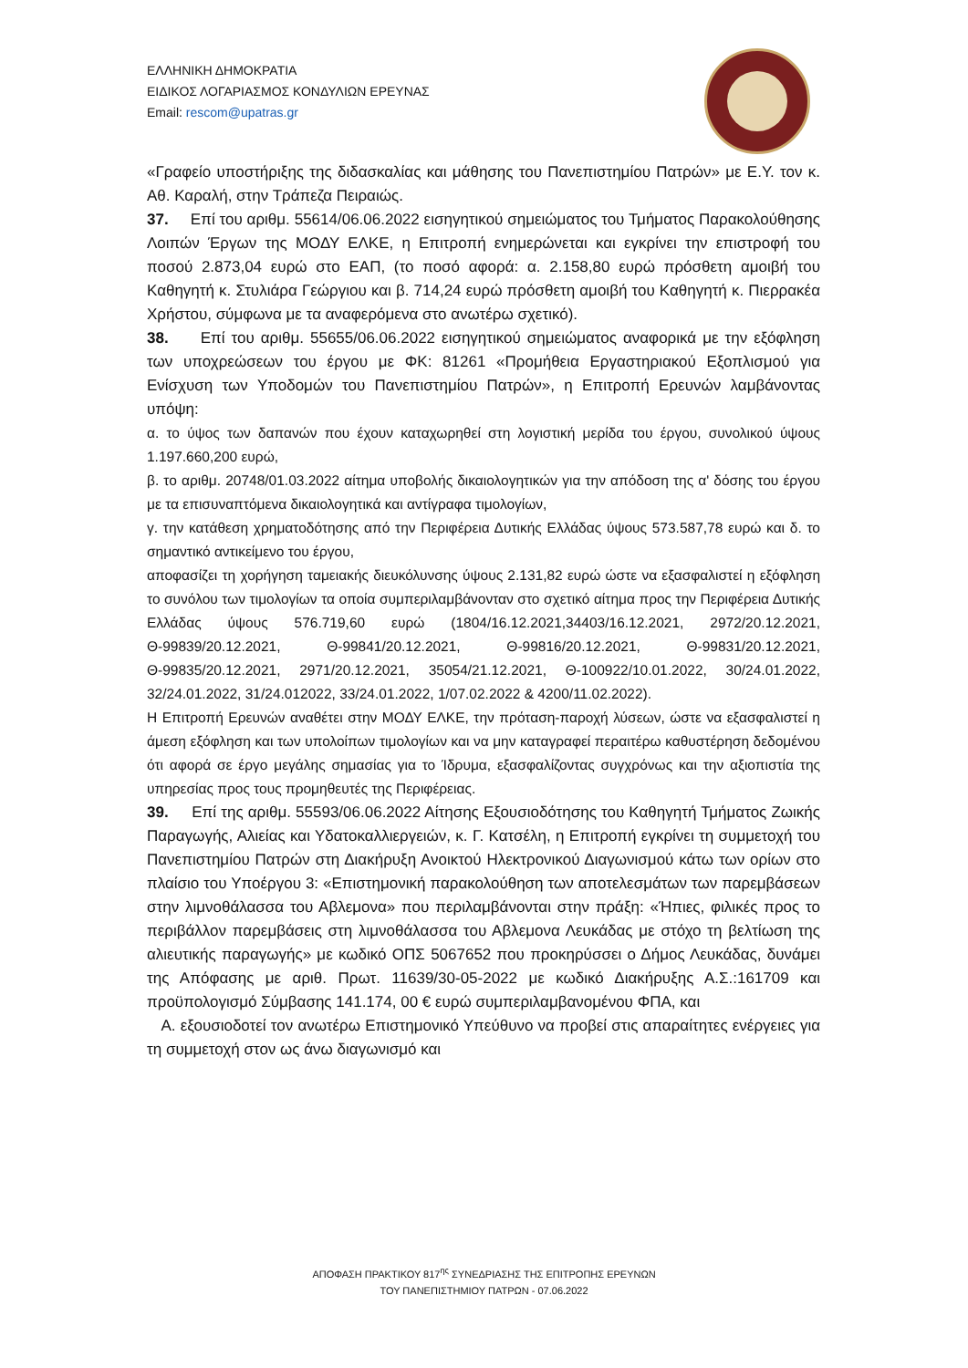ΕΛΛΗΝΙΚΗ ΔΗΜΟΚΡΑΤΙΑ
ΕΙΔΙΚΟΣ ΛΟΓΑΡΙΑΣΜΟΣ ΚΟΝΔΥΛΙΩΝ ΕΡΕΥΝΑΣ
Email: rescom@upatras.gr
«Γραφείο υποστήριξης της διδασκαλίας και μάθησης του Πανεπιστημίου Πατρών» με Ε.Υ. τον κ. Αθ. Καραλή, στην Τράπεζα Πειραιώς.
37. Επί του αριθμ. 55614/06.06.2022 εισηγητικού σημειώματος του Τμήματος Παρακολούθησης Λοιπών Έργων της ΜΟΔΥ ΕΛΚΕ, η Επιτροπή ενημερώνεται και εγκρίνει την επιστροφή του ποσού 2.873,04 ευρώ στο ΕΑΠ, (το ποσό αφορά: α. 2.158,80 ευρώ πρόσθετη αμοιβή του Καθηγητή κ. Στυλιάρα Γεώργιου και β. 714,24 ευρώ πρόσθετη αμοιβή του Καθηγητή κ. Πιερρακέα Χρήστου, σύμφωνα με τα αναφερόμενα στο ανωτέρω σχετικό).
38. Επί του αριθμ. 55655/06.06.2022 εισηγητικού σημειώματος αναφορικά με την εξόφληση των υποχρεώσεων του έργου με ΦΚ: 81261 «Προμήθεια Εργαστηριακού Εξοπλισμού για Ενίσχυση των Υποδομών του Πανεπιστημίου Πατρών», η Επιτροπή Ερευνών λαμβάνοντας υπόψη:
α. το ύψος των δαπανών που έχουν καταχωρηθεί στη λογιστική μερίδα του έργου, συνολικού ύψους 1.197.660,200 ευρώ,
β. το αριθμ. 20748/01.03.2022 αίτημα υποβολής δικαιολογητικών για την απόδοση της α' δόσης του έργου με τα επισυναπτόμενα δικαιολογητικά και αντίγραφα τιμολογίων,
γ. την κατάθεση χρηματοδότησης από την Περιφέρεια Δυτικής Ελλάδας ύψους 573.587,78 ευρώ και δ. το σημαντικό αντικείμενο του έργου,
αποφασίζει τη χορήγηση ταμειακής διευκόλυνσης ύψους 2.131,82 ευρώ ώστε να εξασφαλιστεί η εξόφληση το συνόλου των τιμολογίων τα οποία συμπεριλαμβάνονταν στο σχετικό αίτημα προς την Περιφέρεια Δυτικής Ελλάδας ύψους 576.719,60 ευρώ (1804/16.12.2021,34403/16.12.2021, 2972/20.12.2021, Θ-99839/20.12.2021, Θ-99841/20.12.2021, Θ-99816/20.12.2021, Θ-99831/20.12.2021, Θ-99835/20.12.2021, 2971/20.12.2021, 35054/21.12.2021, Θ-100922/10.01.2022, 30/24.01.2022, 32/24.01.2022, 31/24.012022, 33/24.01.2022, 1/07.02.2022 & 4200/11.02.2022).
Η Επιτροπή Ερευνών αναθέτει στην ΜΟΔΥ ΕΛΚΕ, την πρόταση-παροχή λύσεων, ώστε να εξασφαλιστεί η άμεση εξόφληση και των υπολοίπων τιμολογίων και να μην καταγραφεί περαιτέρω καθυστέρηση δεδομένου ότι αφορά σε έργο μεγάλης σημασίας για το Ίδρυμα, εξασφαλίζοντας συγχρόνως και την αξιοπιστία της υπηρεσίας προς τους προμηθευτές της Περιφέρειας.
39. Επί της αριθμ. 55593/06.06.2022 Αίτησης Εξουσιοδότησης του Καθηγητή Τμήματος Ζωικής Παραγωγής, Αλιείας και Υδατοκαλλιεργειών, κ. Γ. Κατσέλη, η Επιτροπή εγκρίνει τη συμμετοχή του Πανεπιστημίου Πατρών στη Διακήρυξη Ανοικτού Ηλεκτρονικού Διαγωνισμού κάτω των ορίων στο πλαίσιο του Υποέργου 3: «Επιστημονική παρακολούθηση των αποτελεσμάτων των παρεμβάσεων στην λιμνοθάλασσα του Αβλεμονα» που περιλαμβάνονται στην πράξη: «Ήπιες, φιλικές προς το περιβάλλον παρεμβάσεις στη λιμνοθάλασσα του Αβλεμονα Λευκάδας με στόχο τη βελτίωση της αλιευτικής παραγωγής» με κωδικό ΟΠΣ 5067652 που προκηρύσσει ο Δήμος Λευκάδας, δυνάμει της Απόφασης με αριθ. Πρωτ. 11639/30-05-2022 με κωδικό Διακήρυξης Α.Σ.:161709 και προϋπολογισμό Σύμβασης 141.174, 00 € ευρώ συμπεριλαμβανομένου ΦΠΑ, και
Α. εξουσιοδοτεί τον ανωτέρω Επιστημονικό Υπεύθυνο να προβεί στις απαραίτητες ενέργειες για τη συμμετοχή στον ως άνω διαγωνισμό και
ΑΠΟΦΑΣΗ ΠΡΑΚΤΙΚΟΥ 817<sup>ης</sup> ΣΥΝΕΔΡΙΑΣΗΣ ΤΗΣ ΕΠΙΤΡΟΠΗΣ ΕΡΕΥΝΩΝ
ΤΟΥ ΠΑΝΕΠΙΣΤΗΜΙΟΥ ΠΑΤΡΩΝ - 07.06.2022